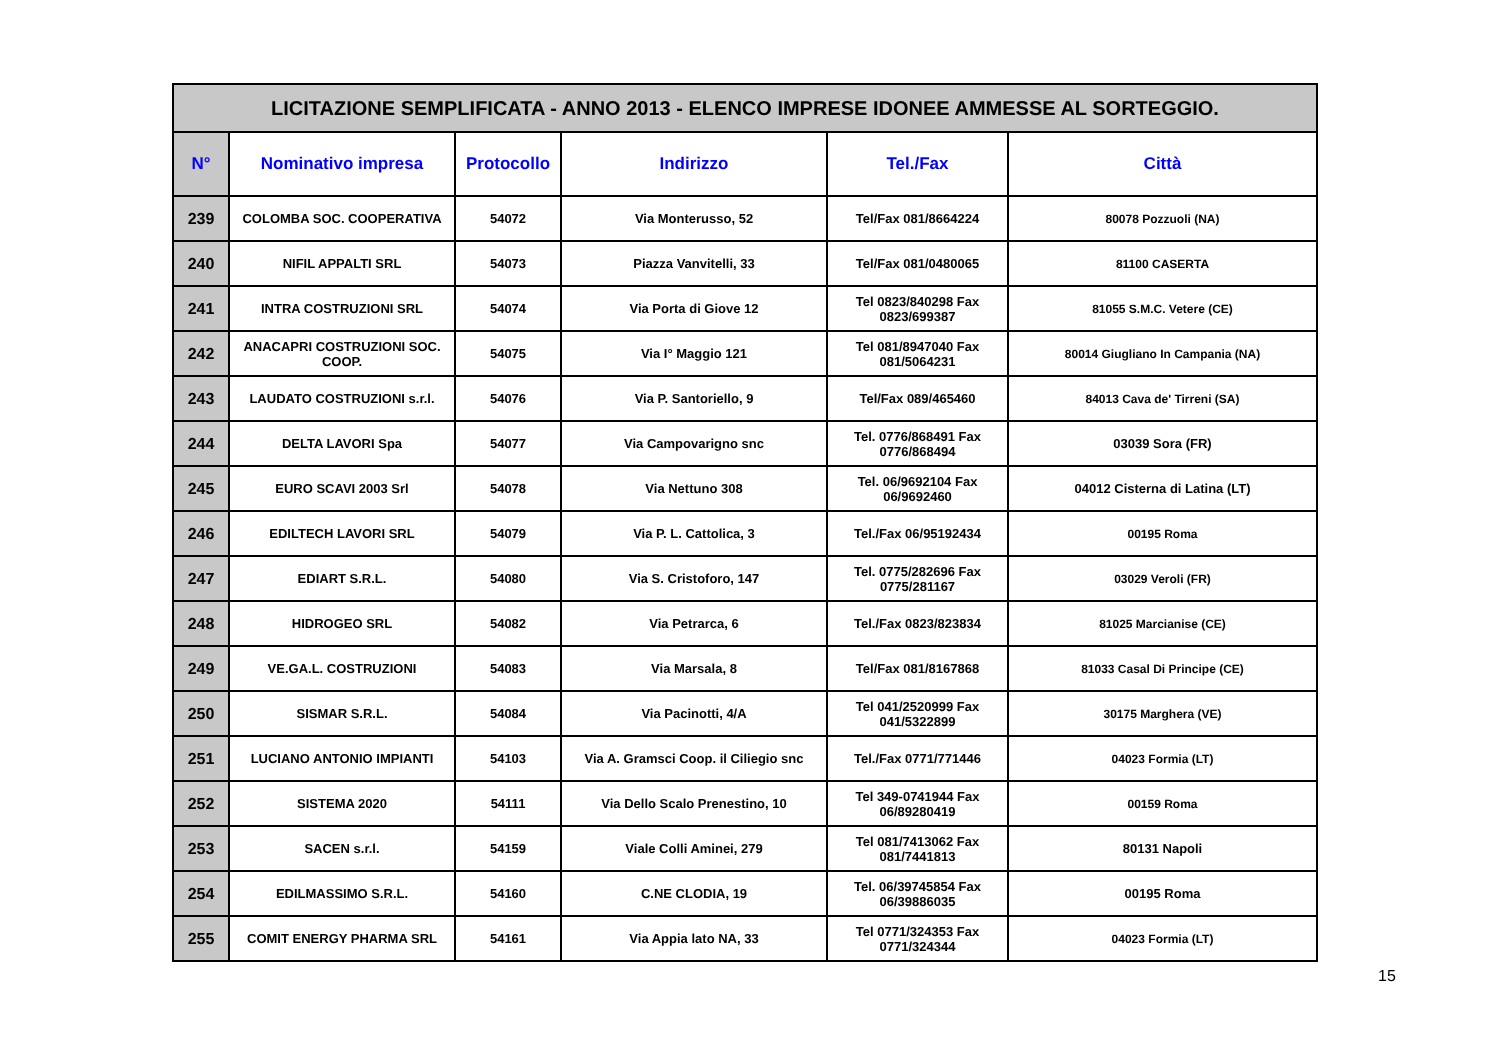| LICITAZIONE SEMPLIFICATA - ANNO 2013 - ELENCO IMPRESE IDONEE AMMESSE AL SORTEGGIO. | | | | | |
| N° | Nominativo impresa | Protocollo | Indirizzo | Tel./Fax | Città |
| 239 | COLOMBA SOC. COOPERATIVA | 54072 | Via Monterusso, 52 | Tel/Fax 081/8664224 | 80078 Pozzuoli (NA) |
| 240 | NIFIL APPALTI SRL | 54073 | Piazza Vanvitelli, 33 | Tel/Fax 081/0480065 | 81100 CASERTA |
| 241 | INTRA COSTRUZIONI SRL | 54074 | Via Porta di Giove 12 | Tel 0823/840298 Fax 0823/699387 | 81055 S.M.C. Vetere (CE) |
| 242 | ANACAPRI COSTRUZIONI SOC. COOP. | 54075 | Via I° Maggio 121 | Tel 081/8947040 Fax 081/5064231 | 80014 Giugliano In Campania (NA) |
| 243 | LAUDATO COSTRUZIONI s.r.l. | 54076 | Via P. Santoriello, 9 | Tel/Fax 089/465460 | 84013 Cava de' Tirreni (SA) |
| 244 | DELTA LAVORI Spa | 54077 | Via Campovarigno snc | Tel. 0776/868491 Fax 0776/868494 | 03039 Sora (FR) |
| 245 | EURO SCAVI 2003 Srl | 54078 | Via Nettuno 308 | Tel. 06/9692104 Fax 06/9692460 | 04012 Cisterna di Latina (LT) |
| 246 | EDILTECH LAVORI SRL | 54079 | Via P. L. Cattolica, 3 | Tel./Fax 06/95192434 | 00195 Roma |
| 247 | EDIART S.R.L. | 54080 | Via S. Cristoforo, 147 | Tel. 0775/282696 Fax 0775/281167 | 03029 Veroli (FR) |
| 248 | HIDROGEO SRL | 54082 | Via Petrarca, 6 | Tel./Fax 0823/823834 | 81025 Marcianise (CE) |
| 249 | VE.GA.L. COSTRUZIONI | 54083 | Via Marsala, 8 | Tel/Fax 081/8167868 | 81033 Casal Di Principe (CE) |
| 250 | SISMAR S.R.L. | 54084 | Via Pacinotti, 4/A | Tel 041/2520999 Fax 041/5322899 | 30175 Marghera (VE) |
| 251 | LUCIANO ANTONIO IMPIANTI | 54103 | Via A. Gramsci Coop. il Ciliegio snc | Tel./Fax 0771/771446 | 04023 Formia (LT) |
| 252 | SISTEMA 2020 | 54111 | Via Dello Scalo Prenestino, 10 | Tel 349-0741944 Fax 06/89280419 | 00159 Roma |
| 253 | SACEN s.r.l. | 54159 | Viale Colli Aminei, 279 | Tel 081/7413062 Fax 081/7441813 | 80131 Napoli |
| 254 | EDILMASSIMO S.R.L. | 54160 | C.NE CLODIA, 19 | Tel. 06/39745854 Fax 06/39886035 | 00195 Roma |
| 255 | COMIT ENERGY PHARMA SRL | 54161 | Via Appia lato NA, 33 | Tel 0771/324353 Fax 0771/324344 | 04023 Formia (LT) |
15